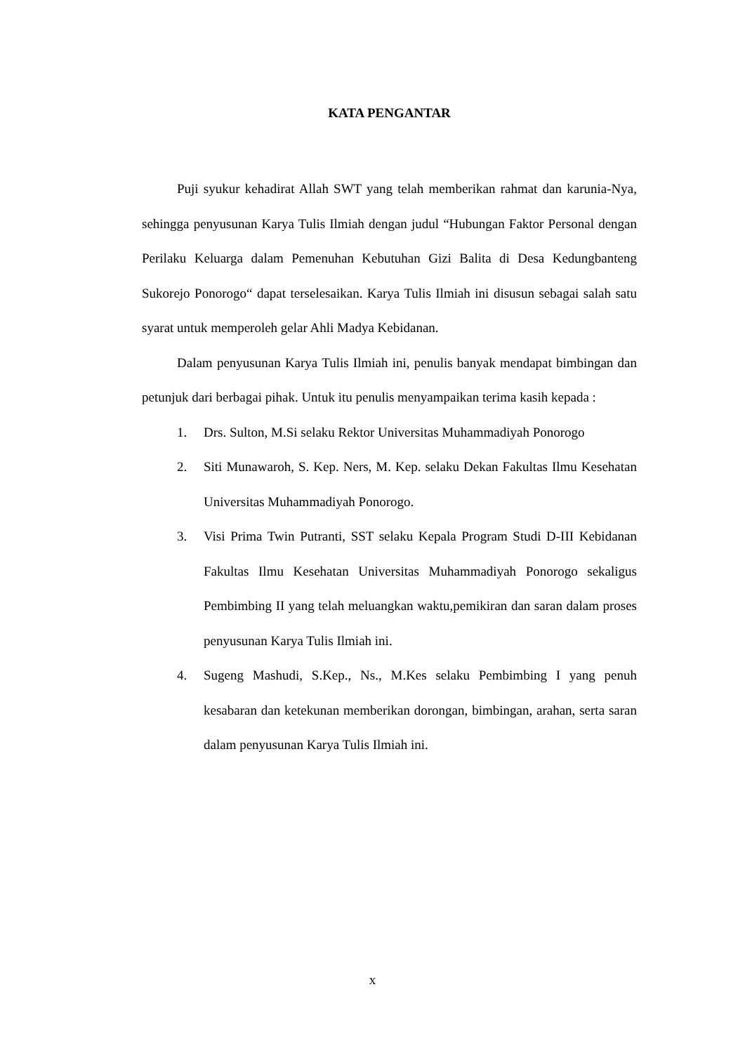KATA PENGANTAR
Puji syukur kehadirat Allah SWT yang telah memberikan rahmat dan karunia-Nya, sehingga penyusunan Karya Tulis Ilmiah dengan judul “Hubungan Faktor Personal dengan Perilaku Keluarga dalam Pemenuhan Kebutuhan Gizi Balita di Desa Kedungbanteng Sukorejo Ponorogo“ dapat terselesaikan. Karya Tulis Ilmiah ini disusun sebagai salah satu syarat untuk memperoleh gelar Ahli Madya Kebidanan.
Dalam penyusunan Karya Tulis Ilmiah ini, penulis banyak mendapat bimbingan dan petunjuk dari berbagai pihak. Untuk itu penulis menyampaikan terima kasih kepada :
1. Drs. Sulton, M.Si selaku Rektor Universitas Muhammadiyah Ponorogo
2. Siti Munawaroh, S. Kep. Ners, M. Kep. selaku Dekan Fakultas Ilmu Kesehatan Universitas Muhammadiyah Ponorogo.
3. Visi Prima Twin Putranti, SST selaku Kepala Program Studi D-III Kebidanan Fakultas Ilmu Kesehatan Universitas Muhammadiyah Ponorogo sekaligus Pembimbing II yang telah meluangkan waktu,pemikiran dan saran dalam proses penyusunan Karya Tulis Ilmiah ini.
4. Sugeng Mashudi, S.Kep., Ns., M.Kes selaku Pembimbing I yang penuh kesabaran dan ketekunan memberikan dorongan, bimbingan, arahan, serta saran dalam penyusunan Karya Tulis Ilmiah ini.
x